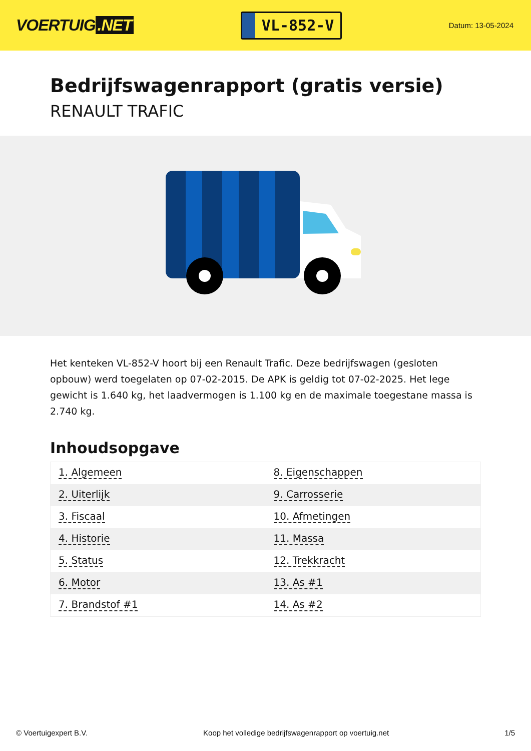VOERTUIG.NET
VL-852-V
Datum: 13-05-2024
Bedrijfswagenrapport (gratis versie)
RENAULT TRAFIC
Het kenteken VL-852-V hoort bij een Renault Trafic. Deze bedrijfswagen (gesloten opbouw) werd toegelaten op 07-02-2015. De APK is geldig tot 07-02-2025. Het lege gewicht is 1.640 kg, het laadvermogen is 1.100 kg en de maximale toegestane massa is 2.740 kg.
Inhoudsopgave
| 1. Algemeen | 8. Eigenschappen |
| 2. Uiterlijk | 9. Carrosserie |
| 3. Fiscaal | 10. Afmetingen |
| 4. Historie | 11. Massa |
| 5. Status | 12. Trekkracht |
| 6. Motor | 13. As #1 |
| 7. Brandstof #1 | 14. As #2 |
© Voertuigexpert B.V. Koop het volledige bedrijfswagenrapport op voertuig.net 1/5